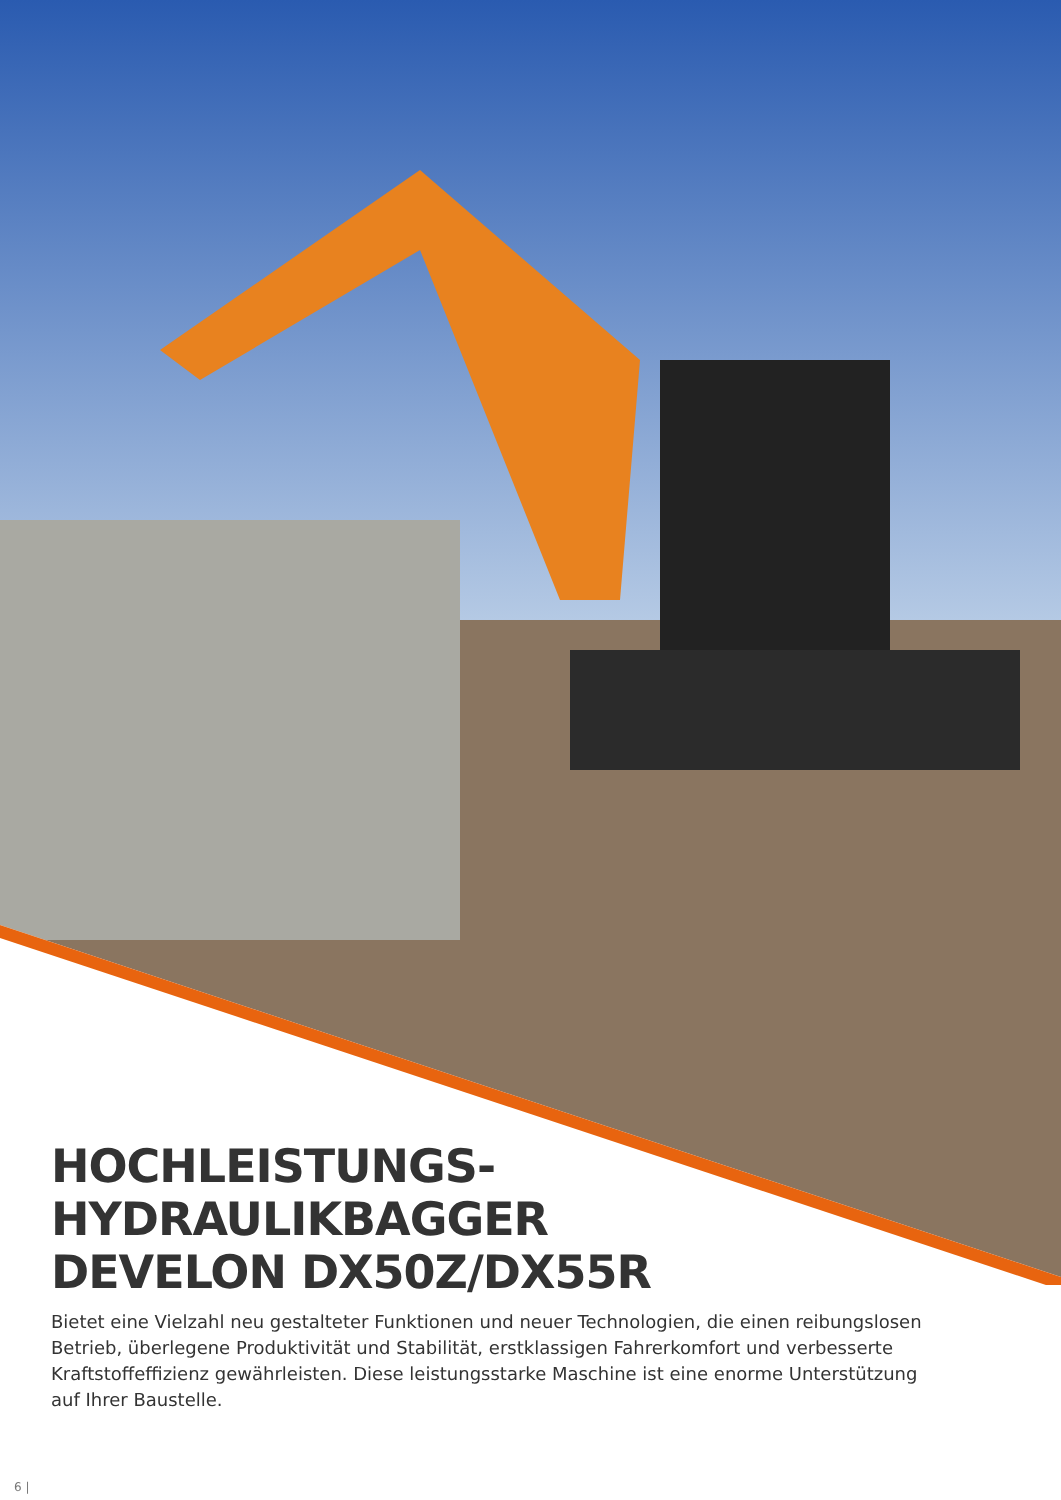HOCHLEISTUNGS-
HYDRAULIKBAGGER
DEVELON DX50Z/DX55R
Bietet eine Vielzahl neu gestalteter Funktionen und neuer Technologien, die einen reibungslosen Betrieb, überlegene Produktivität und Stabilität, erstklassigen Fahrerkomfort und verbesserte Kraftstoffeffizienz gewährleisten. Diese leistungsstarke Maschine ist eine enorme Unterstützung auf Ihrer Baustelle.
6 |